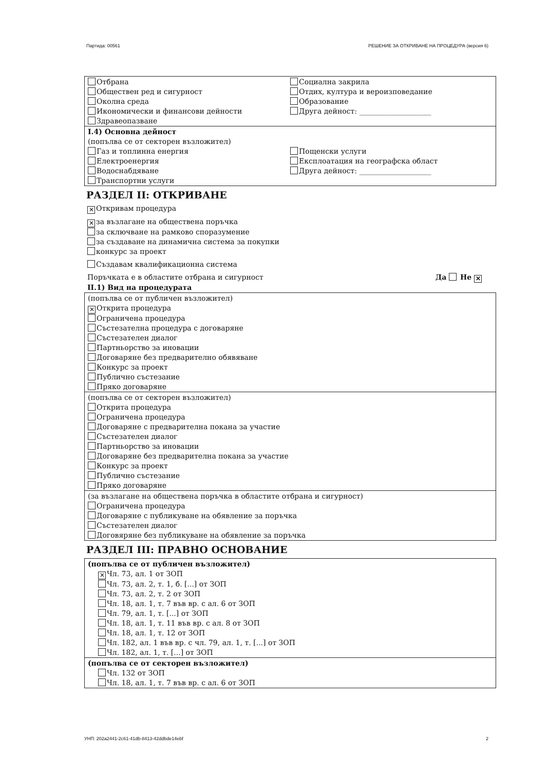Партида: 00561 РЕШЕНИЕ ЗА ОТКРИВАНЕ НА ПРОЦЕДУРА (версия 6)
Отбрана
Обществен ред и сигурност
Околна среда
Икономически и финансови дейности
Здравеопазване
Социална закрила
Отдих, култура и вероизповедание
Образование
Друга дейност: ____________________
I.4) Основна дейност
(попълва се от секторен възложител)
Газ и топлинна енергия
Електроенергия
Водоснабдяване
Транспортни услуги
Пощенски услуги
Експлоатация на географска област
Друга дейност: ____________________
РАЗДЕЛ II: ОТКРИВАНЕ
✕ Откривам процедура
✕ за възлагане на обществена поръчка
за сключване на рамково споразумение
за създаване на динамична система за покупки
конкурс за проект
Създавам квалификационна система
Поръчката е в областите отбрана и сигурност Да Не ✕
II.1) Вид на процедурата
(попълва се от публичен възложител)
✕ Открита процедура
Ограничена процедура
Състезателна процедура с договаряне
Състезателен диалог
Партньорство за иновации
Договаряне без предварително обявяване
Конкурс за проект
Публично състезание
Пряко договаряне
(попълва се от секторен възложител)
Открита процедура
Ограничена процедура
Договаряне с предварителна покана за участие
Състезателен диалог
Партньорство за иновации
Договаряне без предварителна покана за участие
Конкурс за проект
Публично състезание
Пряко договаряне
(за възлагане на обществена поръчка в областите отбрана и сигурност)
Ограничена процедура
Договаряне с публикуване на обявление за поръчка
Състезателен диалог
Договяряне без публикуване на обявление за поръчка
РАЗДЕЛ III: ПРАВНО ОСНОВАНИЕ
(попълва се от публичен възложител)
✕ Чл. 73, ал. 1 от ЗОП
Чл. 73, ал. 2, т. 1, б. [...] от ЗОП
Чл. 73, ал. 2, т. 2 от ЗОП
Чл. 18, ал. 1, т. 7 във вр. с ал. 6 от ЗОП
Чл. 79, ал. 1, т. [...] от ЗОП
Чл. 18, ал. 1, т. 11 във вр. с ал. 8 от ЗОП
Чл. 18, ал. 1, т. 12 от ЗОП
Чл. 182, ал. 1 във вр. с чл. 79, ал. 1, т. [...] от ЗОП
Чл. 182, ал. 1, т. [...] от ЗОП
(попълва се от секторен възложител)
Чл. 132 от ЗОП
Чл. 18, ал. 1, т. 7 във вр. с ал. 6 от ЗОП
УНП: 202a2441-2c61-41db-8413-42ddbde14ebf 2